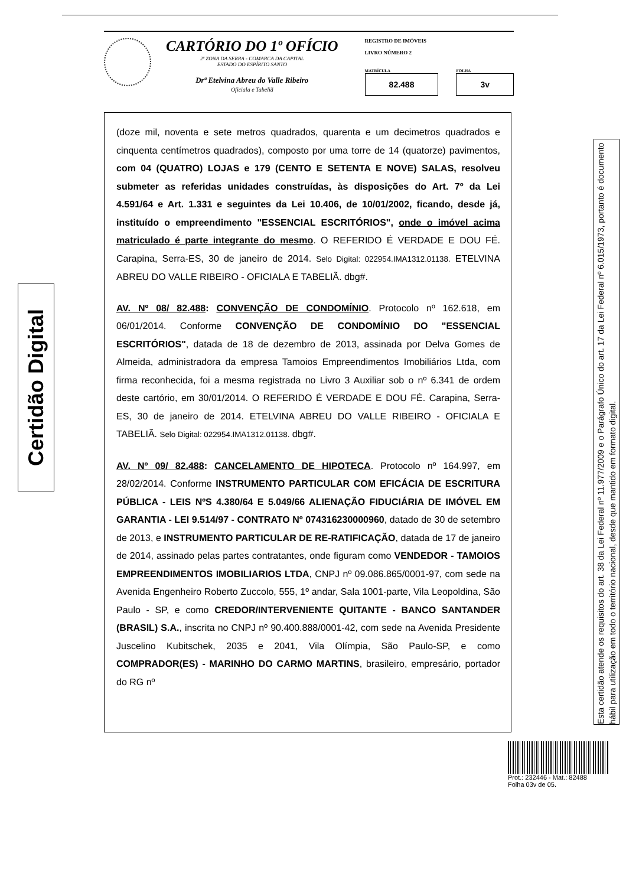CARTÓRIO DO 1º OFÍCIO
2ª ZONA DA SERRA - COMARCA DA CAPITAL
ESTADO DO ESPÍRITO SANTO
Drª Etelvina Abreu do Valle Ribeiro
Oficiala e Tabeliã
REGISTRO DE IMÓVEIS
LIVRO NÚMERO 2
MATRÍCULA
82.488
FOLHA
3v
(doze mil, noventa e sete metros quadrados, quarenta e um decimetros quadrados e cinquenta centímetros quadrados), composto por uma torre de 14 (quatorze) pavimentos, com 04 (QUATRO) LOJAS e 179 (CENTO E SETENTA E NOVE) SALAS, resolveu submeter as referidas unidades construídas, às disposições do Art. 7º da Lei 4.591/64 e Art. 1.331 e seguintes da Lei 10.406, de 10/01/2002, ficando, desde já, instituído o empreendimento "ESSENCIAL ESCRITÓRIOS", onde o imóvel acima matriculado é parte integrante do mesmo. O REFERIDO É VERDADE E DOU FÉ. Carapina, Serra-ES, 30 de janeiro de 2014. Selo Digital: 022954.IMA1312.01138. ETELVINA ABREU DO VALLE RIBEIRO - OFICIALA E TABELIÃ. dbg#.
AV. Nº 08/ 82.488: CONVENÇÃO DE CONDOMÍNIO. Protocolo nº 162.618, em 06/01/2014. Conforme CONVENÇÃO DE CONDOMÍNIO DO "ESSENCIAL ESCRITÓRIOS", datada de 18 de dezembro de 2013, assinada por Delva Gomes de Almeida, administradora da empresa Tamoios Empreendimentos Imobiliários Ltda, com firma reconhecida, foi a mesma registrada no Livro 3 Auxiliar sob o nº 6.341 de ordem deste cartório, em 30/01/2014. O REFERIDO É VERDADE E DOU FÉ. Carapina, Serra-ES, 30 de janeiro de 2014. ETELVINA ABREU DO VALLE RIBEIRO - OFICIALA E TABELIÃ. Selo Digital: 022954.IMA1312.01138. dbg#.
AV. Nº 09/ 82.488: CANCELAMENTO DE HIPOTECA. Protocolo nº 164.997, em 28/02/2014. Conforme INSTRUMENTO PARTICULAR COM EFICÁCIA DE ESCRITURA PÚBLICA - LEIS NºS 4.380/64 E 5.049/66 ALIENAÇÃO FIDUCIÁRIA DE IMÓVEL EM GARANTIA - LEI 9.514/97 - CONTRATO Nº 074316230000960, datado de 30 de setembro de 2013, e INSTRUMENTO PARTICULAR DE RE-RATIFICAÇÃO, datada de 17 de janeiro de 2014, assinado pelas partes contratantes, onde figuram como VENDEDOR - TAMOIOS EMPREENDIMENTOS IMOBILIARIOS LTDA, CNPJ nº 09.086.865/0001-97, com sede na Avenida Engenheiro Roberto Zuccolo, 555, 1º andar, Sala 1001-parte, Vila Leopoldina, São Paulo - SP, e como CREDOR/INTERVENIENTE QUITANTE - BANCO SANTANDER (BRASIL) S.A., inscrita no CNPJ nº 90.400.888/0001-42, com sede na Avenida Presidente Juscelino Kubitschek, 2035 e 2041, Vila Olímpia, São Paulo-SP, e como COMPRADOR(ES) - MARINHO DO CARMO MARTINS, brasileiro, empresário, portador do RG nº
Certidão Digital
Esta certidão atende os requisitos do art. 38 da Lei Federal nº 11.977/2009 e o Parágrafo Único do art. 17 da Lei Federal nº 6.015/1973, portanto é documento hábil para utilização em todo o território nacional, desde que mantido em formato digital.
Prot.: 232446 - Mat.: 82488
Folha 03v de 05.